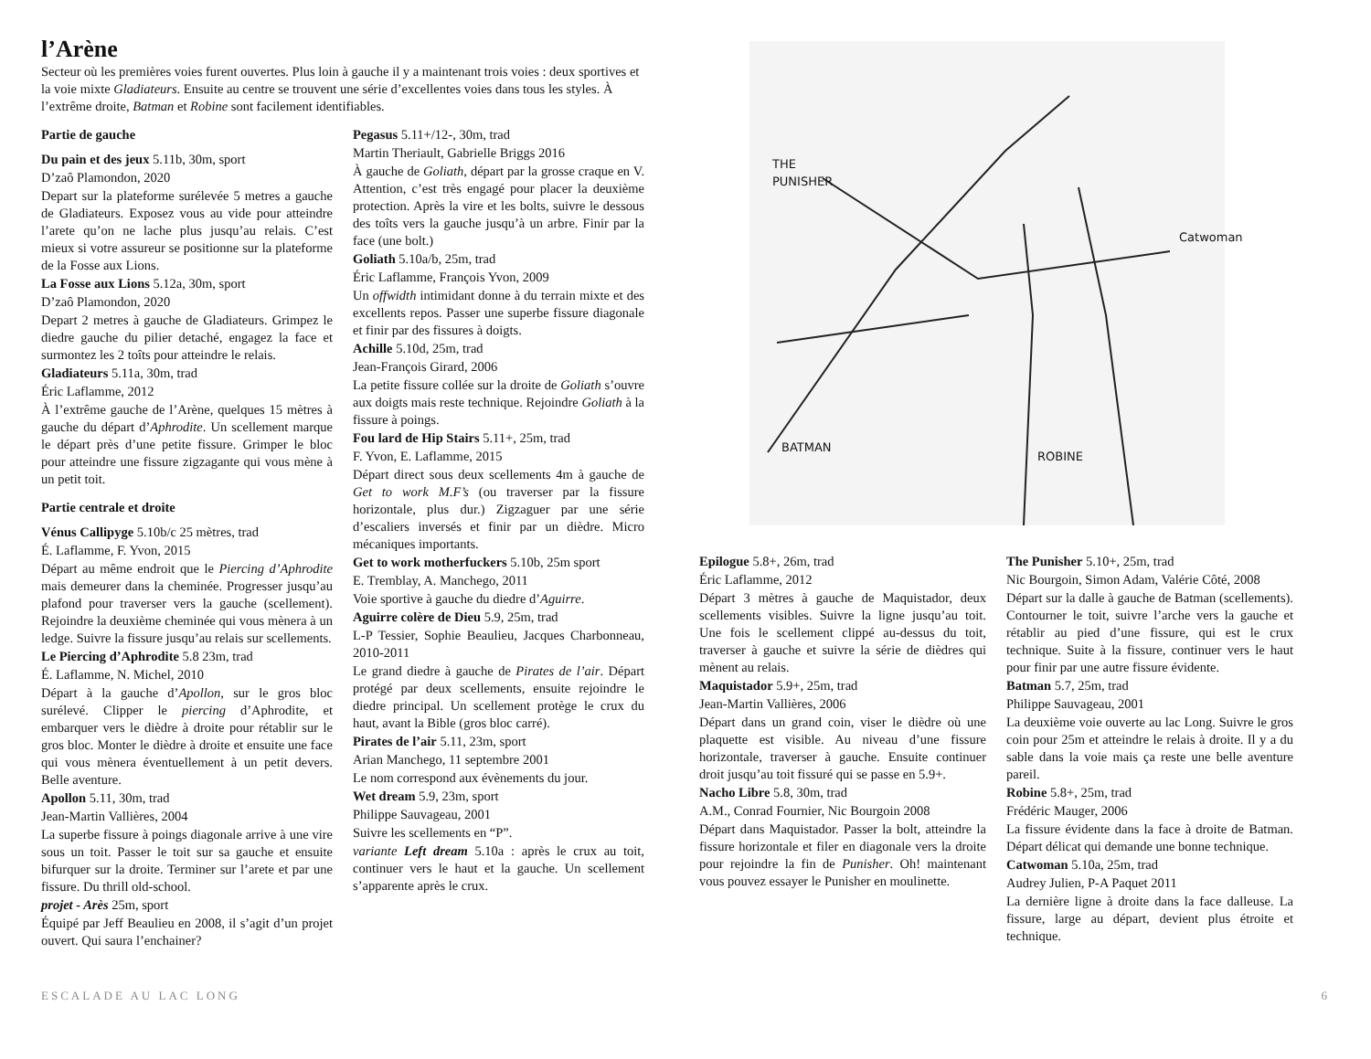l’Arène
Secteur où les premières voies furent ouvertes. Plus loin à gauche il y a maintenant trois voies : deux sportives et la voie mixte Gladiateurs. Ensuite au centre se trouvent une série d’excellentes voies dans tous les styles. À l’extrême droite, Batman et Robine sont facilement identifiables.
Partie de gauche
Du pain et des jeux 5.11b, 30m, sport
D’zaô Plamondon, 2020
Depart sur la plateforme surélevée 5 metres a gauche de Gladiateurs. Exposez vous au vide pour atteindre l’arete qu’on ne lache plus jusqu’au relais. C’est mieux si votre assureur se positionne sur la plateforme de la Fosse aux Lions.
La Fosse aux Lions 5.12a, 30m, sport
D’zaô Plamondon, 2020
Depart 2 metres à gauche de Gladiateurs. Grimpez le diedre gauche du pilier detaché, engagez la face et surmontez les 2 toîts pour atteindre le relais.
Gladiateurs 5.11a, 30m, trad
Éric Laflamme, 2012
À l’extrême gauche de l’Arène, quelques 15 mètres à gauche du départ d’Aphrodite. Un scellement marque le départ près d’une petite fissure. Grimper le bloc pour atteindre une fissure zigzagante qui vous mène à un petit toit.
Partie centrale et droite
Vénus Callipyge 5.10b/c 25 mètres, trad
É. Laflamme, F. Yvon, 2015
Départ au même endroit que le Piercing d’Aphrodite mais demeurer dans la cheminée. Progresser jusqu’au plafond pour traverser vers la gauche (scellement). Rejoindre la deuxième cheminée qui vous mènera à un ledge. Suivre la fissure jusqu’au relais sur scellements.
Le Piercing d’Aphrodite 5.8 23m, trad
É. Laflamme, N. Michel, 2010
Départ à la gauche d’Apollon, sur le gros bloc surélevé. Clipper le piercing d’Aphrodite, et embarquer vers le dièdre à droite pour rétablir sur le gros bloc. Monter le dièdre à droite et ensuite une face qui vous mènera éventuellement à un petit devers. Belle aventure.
Apollon 5.11, 30m, trad
Jean-Martin Vallières, 2004
La superbe fissure à poings diagonale arrive à une vire sous un toit. Passer le toit sur sa gauche et ensuite bifurquer sur la droite. Terminer sur l’arete et par une fissure. Du thrill old-school.
projet - Arès 25m, sport
Équipé par Jeff Beaulieu en 2008, il s’agit d’un projet ouvert. Qui saura l’enchainer?
Pegasus 5.11+/12-, 30m, trad
Martin Theriault, Gabrielle Briggs 2016
À gauche de Goliath, départ par la grosse craque en V. Attention, c’est très engagé pour placer la deuxième protection. Après la vire et les bolts, suivre le dessous des toîts vers la gauche jusqu’à un arbre. Finir par la face (une bolt.)
Goliath 5.10a/b, 25m, trad
Éric Laflamme, François Yvon, 2009
Un offwidth intimidant donne à du terrain mixte et des excellents repos. Passer une superbe fissure diagonale et finir par des fissures à doigts.
Achille 5.10d, 25m, trad
Jean-François Girard, 2006
La petite fissure collée sur la droite de Goliath s’ouvre aux doigts mais reste technique. Rejoindre Goliath à la fissure à poings.
Fou lard de Hip Stairs 5.11+, 25m, trad
F. Yvon, E. Laflamme, 2015
Départ direct sous deux scellements 4m à gauche de Get to work M.F’s (ou traverser par la fissure horizontale, plus dur.) Zigzaguer par une série d’escaliers inversés et finir par un dièdre. Micro mécaniques importants.
Get to work motherfuckers 5.10b, 25m sport
E. Tremblay, A. Manchego, 2011
Voie sportive à gauche du diedre d’Aguirre.
Aguirre colère de Dieu 5.9, 25m, trad
L-P Tessier, Sophie Beaulieu, Jacques Charbonneau, 2010-2011
Le grand diedre à gauche de Pirates de l’air. Départ protégé par deux scellements, ensuite rejoindre le diedre principal. Un scellement protège le crux du haut, avant la Bible (gros bloc carré).
Pirates de l’air 5.11, 23m, sport
Arian Manchego, 11 septembre 2001
Le nom correspond aux évènements du jour.
Wet dream 5.9, 23m, sport
Philippe Sauvageau, 2001
Suivre les scellements en “P”.
variante Left dream 5.10a : après le crux au toit, continuer vers le haut et la gauche. Un scellement s’apparente après le crux.
THE
PUNISHER
Catwoman
BATMAN
ROBINE
Epilogue 5.8+, 26m, trad
Éric Laflamme, 2012
Départ 3 mètres à gauche de Maquistador, deux scellements visibles. Suivre la ligne jusqu’au toit. Une fois le scellement clippé au-dessus du toit, traverser à gauche et suivre la série de dièdres qui mènent au relais.
Maquistador 5.9+, 25m, trad
Jean-Martin Vallières, 2006
Départ dans un grand coin, viser le dièdre où une plaquette est visible. Au niveau d’une fissure horizontale, traverser à gauche. Ensuite continuer droit jusqu’au toit fissuré qui se passe en 5.9+.
Nacho Libre 5.8, 30m, trad
A.M., Conrad Fournier, Nic Bourgoin 2008
Départ dans Maquistador. Passer la bolt, atteindre la fissure horizontale et filer en diagonale vers la droite pour rejoindre la fin de Punisher. Oh! maintenant vous pouvez essayer le Punisher en moulinette.
The Punisher 5.10+, 25m, trad
Nic Bourgoin, Simon Adam, Valérie Côté, 2008
Départ sur la dalle à gauche de Batman (scellements). Contourner le toit, suivre l’arche vers la gauche et rétablir au pied d’une fissure, qui est le crux technique. Suite à la fissure, continuer vers le haut pour finir par une autre fissure évidente.
Batman 5.7, 25m, trad
Philippe Sauvageau, 2001
La deuxième voie ouverte au lac Long. Suivre le gros coin pour 25m et atteindre le relais à droite. Il y a du sable dans la voie mais ça reste une belle aventure pareil.
Robine 5.8+, 25m, trad
Frédéric Mauger, 2006
La fissure évidente dans la face à droite de Batman. Départ délicat qui demande une bonne technique.
Catwoman 5.10a, 25m, trad
Audrey Julien, P-A Paquet 2011
La dernière ligne à droite dans la face dalleuse. La fissure, large au départ, devient plus étroite et technique.
ESCALADE AU LAC LONG 6